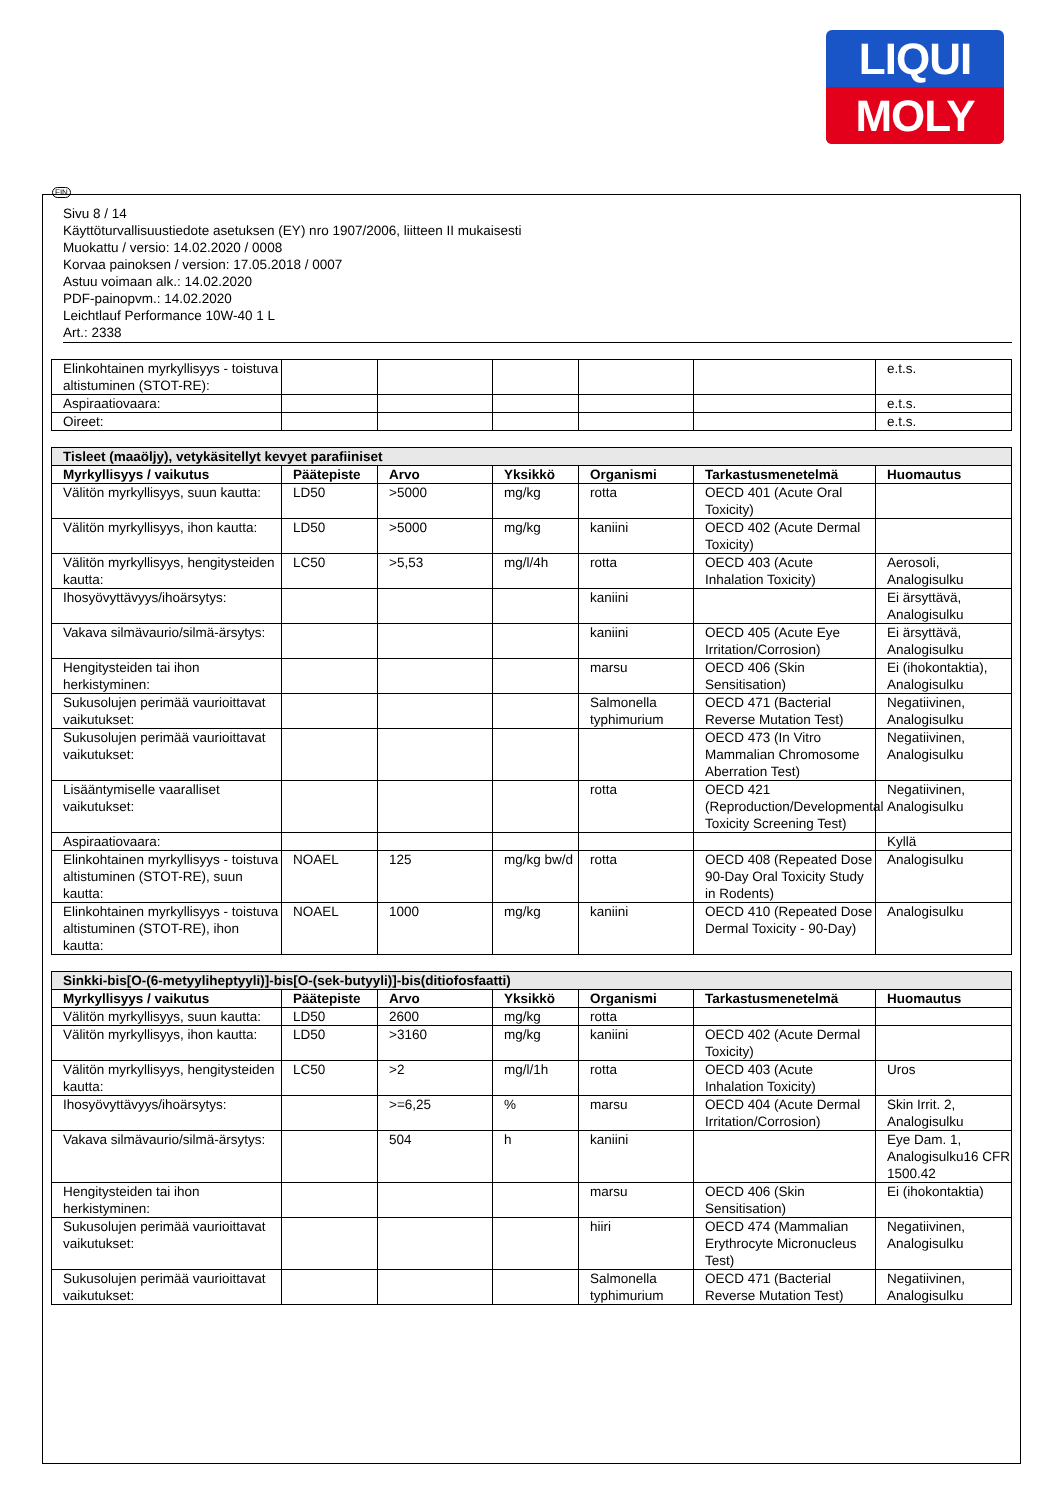LIQUI
MOLY
FIN
Sivu 8 / 14
Käyttöturvallisuustiedote asetuksen (EY) nro 1907/2006, liitteen II mukaisesti
Muokattu / versio: 14.02.2020 / 0008
Korvaa painoksen / version: 17.05.2018 / 0007
Astuu voimaan alk.: 14.02.2020
PDF-painopvm.: 14.02.2020
Leichtlauf Performance 10W-40 1 L
Art.: 2338
| Elinkohtainen myrkyllisyys - toistuva altistuminen (STOT-RE): | | | | | | e.t.s. |
| Aspiraatiovaara: | | | | | | e.t.s. |
| Oireet: | | | | | | e.t.s. |
| Tisleet (maaöljy), vetykäsitellyt kevyet parafiiniset | | | | | | |
| Myrkyllisyys / vaikutus | Päätepiste | Arvo | Yksikkö | Organismi | Tarkastusmenetelmä | Huomautus |
| Välitön myrkyllisyys, suun kautta: | LD50 | >5000 | mg/kg | rotta | OECD 401 (Acute Oral Toxicity) | |
| Välitön myrkyllisyys, ihon kautta: | LD50 | >5000 | mg/kg | kaniini | OECD 402 (Acute Dermal Toxicity) | |
| Välitön myrkyllisyys, hengitysteiden kautta: | LC50 | >5,53 | mg/l/4h | rotta | OECD 403 (Acute Inhalation Toxicity) | Aerosoli, Analogisulku |
| Ihosyövyttävyys/ihoärsytys: | | | | kaniini | | Ei ärsyttävä, Analogisulku |
| Vakava silmävaurio/silmä-ärsytys: | | | | kaniini | OECD 405 (Acute Eye Irritation/Corrosion) | Ei ärsyttävä, Analogisulku |
| Hengitysteiden tai ihon herkistyminen: | | | | marsu | OECD 406 (Skin Sensitisation) | Ei (ihokontaktia), Analogisulku |
| Sukusolujen perimää vaurioittavat vaikutukset: | | | | Salmonella typhimurium | OECD 471 (Bacterial Reverse Mutation Test) | Negatiivinen, Analogisulku |
| Sukusolujen perimää vaurioittavat vaikutukset: | | | | | OECD 473 (In Vitro Mammalian Chromosome Aberration Test) | Negatiivinen, Analogisulku |
| Lisääntymiselle vaaralliset vaikutukset: | | | | rotta | OECD 421 (Reproduction/Developmental Toxicity Screening Test) | Negatiivinen, Analogisulku |
| Aspiraatiovaara: | | | | | | Kyllä |
| Elinkohtainen myrkyllisyys - toistuva altistuminen (STOT-RE), suun kautta: | NOAEL | 125 | mg/kg bw/d | rotta | OECD 408 (Repeated Dose 90-Day Oral Toxicity Study in Rodents) | Analogisulku |
| Elinkohtainen myrkyllisyys - toistuva altistuminen (STOT-RE), ihon kautta: | NOAEL | 1000 | mg/kg | kaniini | OECD 410 (Repeated Dose Dermal Toxicity - 90-Day) | Analogisulku |
| Sinkki-bis[O-(6-metyyliheptyyli)]-bis[O-(sek-butyyli)]-bis(ditiofosfaatti) | | | | | | |
| Myrkyllisyys / vaikutus | Päätepiste | Arvo | Yksikkö | Organismi | Tarkastusmenetelmä | Huomautus |
| Välitön myrkyllisyys, suun kautta: | LD50 | 2600 | mg/kg | rotta | | |
| Välitön myrkyllisyys, ihon kautta: | LD50 | >3160 | mg/kg | kaniini | OECD 402 (Acute Dermal Toxicity) | |
| Välitön myrkyllisyys, hengitysteiden kautta: | LC50 | >2 | mg/l/1h | rotta | OECD 403 (Acute Inhalation Toxicity) | Uros |
| Ihosyövyttävyys/ihoärsytys: | | >=6,25 | % | marsu | OECD 404 (Acute Dermal Irritation/Corrosion) | Skin Irrit. 2, Analogisulku |
| Vakava silmävaurio/silmä-ärsytys: | | 504 | h | kaniini | | Eye Dam. 1, Analogisulku16 CFR 1500.42 |
| Hengitysteiden tai ihon herkistyminen: | | | | marsu | OECD 406 (Skin Sensitisation) | Ei (ihokontaktia) |
| Sukusolujen perimää vaurioittavat vaikutukset: | | | | hiiri | OECD 474 (Mammalian Erythrocyte Micronucleus Test) | Negatiivinen, Analogisulku |
| Sukusolujen perimää vaurioittavat vaikutukset: | | | | Salmonella typhimurium | OECD 471 (Bacterial Reverse Mutation Test) | Negatiivinen, Analogisulku |